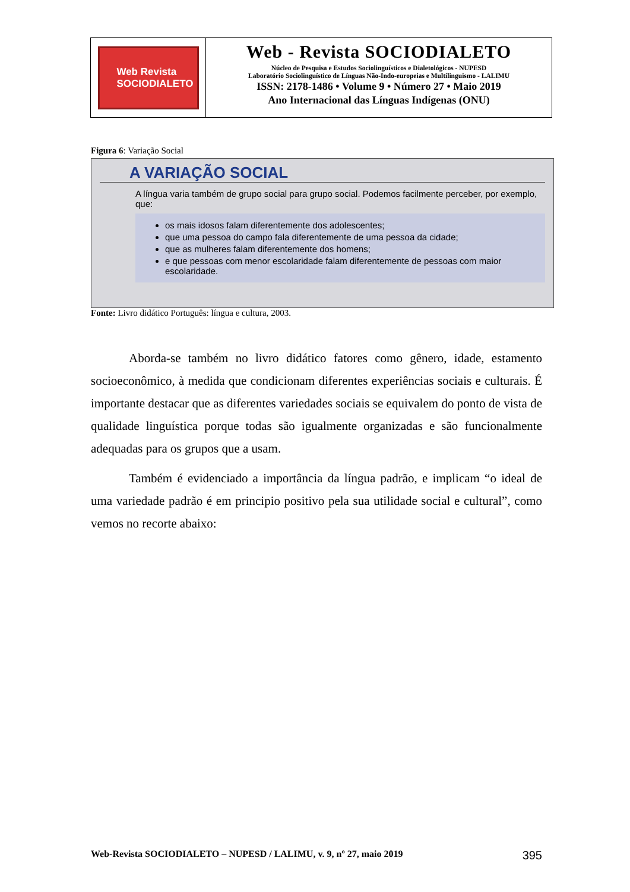Web Revista
SOCIODIALETO
Web - Revista SOCIODIALETO
Núcleo de Pesquisa e Estudos Sociolinguísticos e Dialetológicos - NUPESD
Laboratório Sociolinguístico de Línguas Não-Indo-europeias e Multilinguismo - LALIMU
ISSN: 2178-1486 • Volume 9 • Número 27 • Maio 2019
Ano Internacional das Línguas Indígenas (ONU)
Figura 6: Variação Social
A VARIAÇÃO SOCIAL
A língua varia também de grupo social para grupo social. Podemos facilmente perceber, por exemplo, que:
os mais idosos falam diferentemente dos adolescentes;
que uma pessoa do campo fala diferentemente de uma pessoa da cidade;
que as mulheres falam diferentemente dos homens;
e que pessoas com menor escolaridade falam diferentemente de pessoas com maior escolaridade.
Fonte: Livro didático Português: língua e cultura, 2003.
Aborda-se também no livro didático fatores como gênero, idade, estamento socioeconômico, à medida que condicionam diferentes experiências sociais e culturais. É importante destacar que as diferentes variedades sociais se equivalem do ponto de vista de qualidade linguística porque todas são igualmente organizadas e são funcionalmente adequadas para os grupos que a usam.
Também é evidenciado a importância da língua padrão, e implicam “o ideal de uma variedade padrão é em principio positivo pela sua utilidade social e cultural”, como vemos no recorte abaixo:
Web-Revista SOCIODIALETO – NUPESD / LALIMU, v. 9, nº 27, maio 2019 395